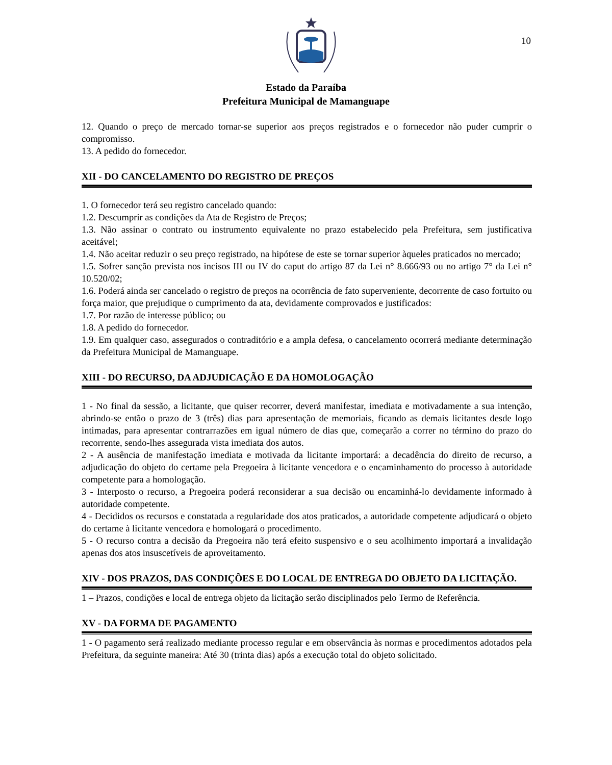10
Estado da Paraíba
Prefeitura Municipal de Mamanguape
12. Quando o preço de mercado tornar-se superior aos preços registrados e o fornecedor não puder cumprir o compromisso.
13. A pedido do fornecedor.
XII - DO CANCELAMENTO DO REGISTRO DE PREÇOS
1. O fornecedor terá seu registro cancelado quando:
1.2. Descumprir as condições da Ata de Registro de Preços;
1.3. Não assinar o contrato ou instrumento equivalente no prazo estabelecido pela Prefeitura, sem justificativa aceitável;
1.4. Não aceitar reduzir o seu preço registrado, na hipótese de este se tornar superior àqueles praticados no mercado;
1.5. Sofrer sanção prevista nos incisos III ou IV do caput do artigo 87 da Lei n° 8.666/93 ou no artigo 7° da Lei n° 10.520/02;
1.6. Poderá ainda ser cancelado o registro de preços na ocorrência de fato superveniente, decorrente de caso fortuito ou força maior, que prejudique o cumprimento da ata, devidamente comprovados e justificados:
1.7. Por razão de interesse público; ou
1.8. A pedido do fornecedor.
1.9. Em qualquer caso, assegurados o contraditório e a ampla defesa, o cancelamento ocorrerá mediante determinação da Prefeitura Municipal de Mamanguape.
XIII - DO RECURSO, DA ADJUDICAÇÃO E DA HOMOLOGAÇÃO
1 - No final da sessão, a licitante, que quiser recorrer, deverá manifestar, imediata e motivadamente a sua intenção, abrindo-se então o prazo de 3 (três) dias para apresentação de memoriais, ficando as demais licitantes desde logo intimadas, para apresentar contrarrazões em igual número de dias que, começarão a correr no término do prazo do recorrente, sendo-lhes assegurada vista imediata dos autos.
2 - A ausência de manifestação imediata e motivada da licitante importará: a decadência do direito de recurso, a adjudicação do objeto do certame pela Pregoeira à licitante vencedora e o encaminhamento do processo à autoridade competente para a homologação.
3 - Interposto o recurso, a Pregoeira poderá reconsiderar a sua decisão ou encaminhá-lo devidamente informado à autoridade competente.
4 - Decididos os recursos e constatada a regularidade dos atos praticados, a autoridade competente adjudicará o objeto do certame à licitante vencedora e homologará o procedimento.
5 - O recurso contra a decisão da Pregoeira não terá efeito suspensivo e o seu acolhimento importará a invalidação apenas dos atos insuscetíveis de aproveitamento.
XIV - DOS PRAZOS, DAS CONDIÇÕES E DO LOCAL DE ENTREGA DO OBJETO DA LICITAÇÃO.
1 – Prazos, condições e local de entrega objeto da licitação serão disciplinados pelo Termo de Referência.
XV - DA FORMA DE PAGAMENTO
1 - O pagamento será realizado mediante processo regular e em observância às normas e procedimentos adotados pela Prefeitura, da seguinte maneira: Até 30 (trinta dias) após a execução total do objeto solicitado.